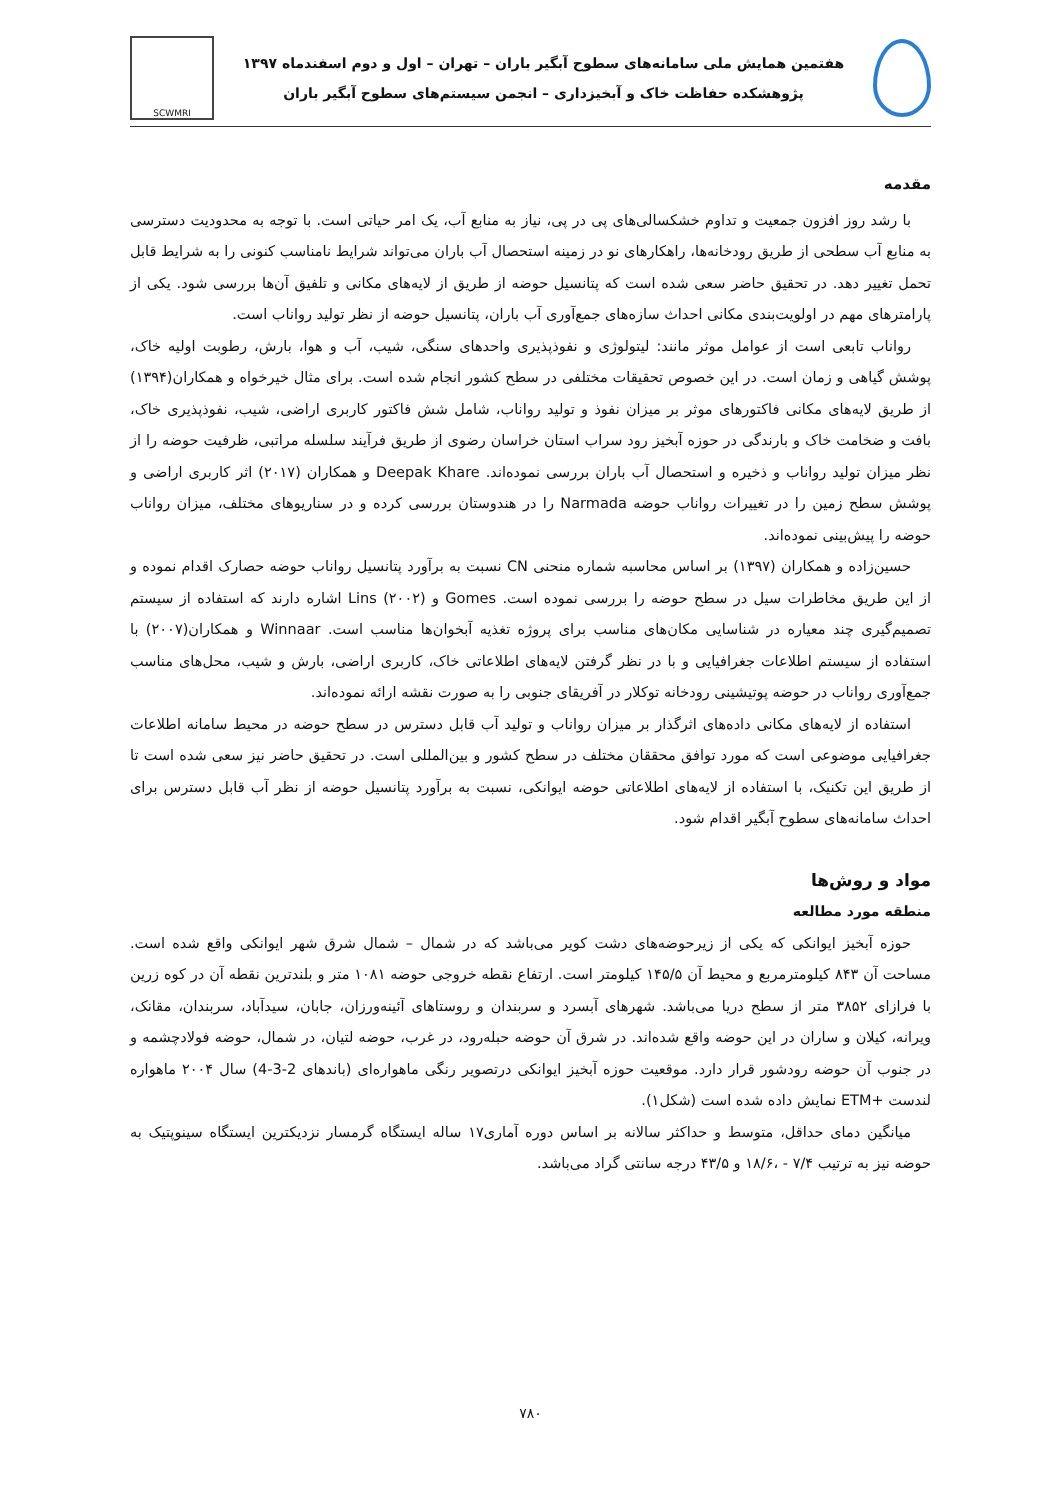هفتمین همایش ملی سامانه‌های سطوح آبگیر باران – تهران – اول و دوم اسفندماه ۱۳۹۷
پژوهشکده حفاظت خاک و آبخیزداری – انجمن سیستم‌های سطوح آبگیر باران
SCWMRI
مقدمه
با رشد روز افزون جمعیت و تداوم خشکسالی‌های پی در پی، نیاز به منابع آب، یک امر حیاتی است. با توجه به محدودیت دسترسی به منابع آب سطحی از طریق رودخانه‌ها، راهکارهای نو در زمینه استحصال آب باران می‌تواند شرایط نامناسب کنونی را به شرایط قابل تحمل تغییر دهد. در تحقیق حاضر سعی شده است که پتانسیل حوضه از طریق از لایه‌های مکانی و تلفیق آن‌ها بررسی شود. یکی از پارامترهای مهم در اولویت‌بندی مکانی احداث سازه‌های جمع‌آوری آب باران، پتانسیل حوضه از نظر تولید رواناب است.
رواناب تابعی است از عوامل موثر مانند: لیتولوژی و نفوذپذیری واحدهای سنگی، شیب، آب و هوا، بارش، رطوبت اولیه خاک، پوشش گیاهی و زمان است. در این خصوص تحقیقات مختلفی در سطح کشور انجام شده است. برای مثال خیرخواه و همکاران(۱۳۹۴) از طریق لایه‌های مکانی فاکتورهای موثر بر میزان نفوذ و تولید رواناب، شامل شش فاکتور کاربری اراضی، شیب، نفوذپذیری خاک، بافت و ضخامت خاک و بارندگی در حوزه آبخیز رود سراب استان خراسان رضوی از طریق فرآیند سلسله مراتبی، ظرفیت حوضه را از نظر میزان تولید رواناب و ذخیره و استحصال آب باران بررسی نموده‌اند. Deepak Khare و همکاران (۲۰۱۷) اثر کاربری اراضی و پوشش سطح زمین را در تغییرات رواناب حوضه Narmada را در هندوستان بررسی کرده و در سناریوهای مختلف، میزان رواناب حوضه را پیش‌بینی نموده‌اند.
حسین‌زاده و همکاران (۱۳۹۷) بر اساس محاسبه شماره منحنی CN نسبت به برآورد پتانسیل رواناب حوضه حصارک اقدام نموده و از این طریق مخاطرات سیل در سطح حوضه را بررسی نموده است. Gomes و Lins (۲۰۰۲) اشاره دارند که استفاده از سیستم تصمیم‌گیری چند معیاره در شناسایی مکان‌های مناسب برای پروژه تغذیه آبخوان‌ها مناسب است. Winnaar و همکاران(۲۰۰۷) با استفاده از سیستم اطلاعات جغرافیایی و با در نظر گرفتن لایه‌های اطلاعاتی خاک، کاربری اراضی، بارش و شیب، محل‌های مناسب جمع‌آوری رواناب در حوضه پوتیشینی رودخانه توکلار در آفریقای جنوبی را به صورت نقشه ارائه نموده‌اند.
استفاده از لایه‌های مکانی داده‌های اثرگذار بر میزان رواناب و تولید آب قابل دسترس در سطح حوضه در محیط سامانه اطلاعات جغرافیایی موضوعی است که مورد توافق محققان مختلف در سطح کشور و بین‌المللی است. در تحقیق حاضر نیز سعی شده است تا از طریق این تکنیک، با استفاده از لایه‌های اطلاعاتی حوضه ایوانکی، نسبت به برآورد پتانسیل حوضه از نظر آب قابل دسترس برای احداث سامانه‌های سطوح آبگیر اقدام شود.
مواد و روش‌ها
منطقه مورد مطالعه
حوزه آبخیز ایوانکی که یکی از زیرحوضه‌های دشت کویر می‌باشد که در شمال – شمال شرق شهر ایوانکی واقع شده است. مساحت آن ۸۴۳ کیلومترمربع و محیط آن ۱۴۵/۵ کیلومتر است. ارتفاع نقطه خروجی حوضه ۱۰۸۱ متر و بلندترین نقطه آن در کوه زرین با فرازای ۳۸۵۲ متر از سطح دریا می‌باشد. شهرهای آبسرد و سربندان و روستاهای آئینه‌ورزان، جابان، سیدآباد، سربندان، مقانک، ویرانه، کیلان و ساران در این حوضه واقع شده‌اند. در شرق آن حوضه حبله‌رود، در غرب، حوضه لتیان، در شمال، حوضه فولادچشمه و در جنوب آن حوضه رودشور قرار دارد. موقعیت حوزه آبخیز ایوانکی درتصویر رنگی ماهواره‌ای (باندهای 2-3-4) سال ۲۰۰۴ ماهواره لندست +ETM نمایش داده شده است (شکل۱).
میانگین دمای حداقل، متوسط و حداکثر سالانه بر اساس دوره آماری۱۷ ساله ایستگاه گرمسار نزدیکترین ایستگاه سینوپتیک به حوضه نیز به ترتیب ۷/۴ - ،۱۸/۶ و ۴۳/۵ درجه سانتی گراد می‌باشد.
۷۸۰